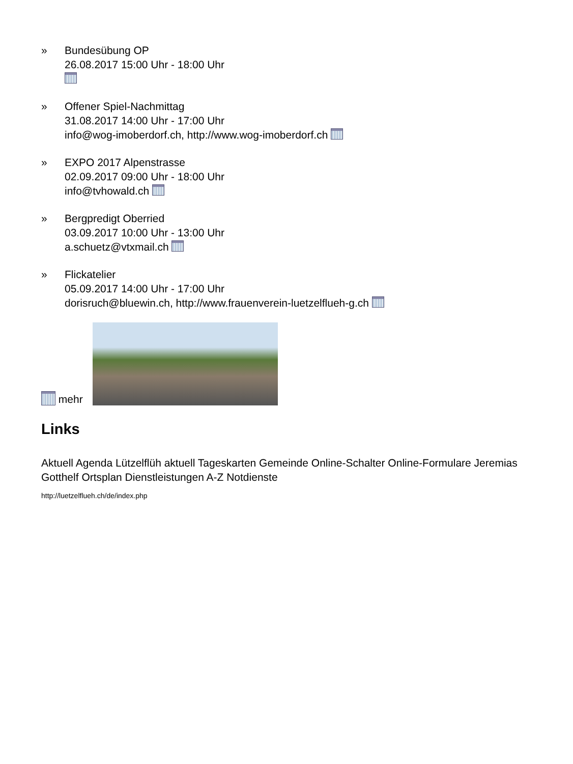» Bundesübung OP
26.08.2017 15:00 Uhr - 18:00 Uhr
» Offener Spiel-Nachmittag
31.08.2017 14:00 Uhr - 17:00 Uhr
info@wog-imoberdorf.ch, http://www.wog-imoberdorf.ch
» EXPO 2017 Alpenstrasse
02.09.2017 09:00 Uhr - 18:00 Uhr
info@tvhowald.ch
» Bergpredigt Oberried
03.09.2017 10:00 Uhr - 13:00 Uhr
a.schuetz@vtxmail.ch
» Flickatelier
05.09.2017 14:00 Uhr - 17:00 Uhr
dorisruch@bluewin.ch, http://www.frauenverein-luetzelflueh-g.ch
mehr
Links
Aktuell Agenda Lützelflüh aktuell Tageskarten Gemeinde Online-Schalter Online-Formulare Jeremias Gotthelf Ortsplan Dienstleistungen A-Z Notdienste
http://luetzelflueh.ch/de/index.php